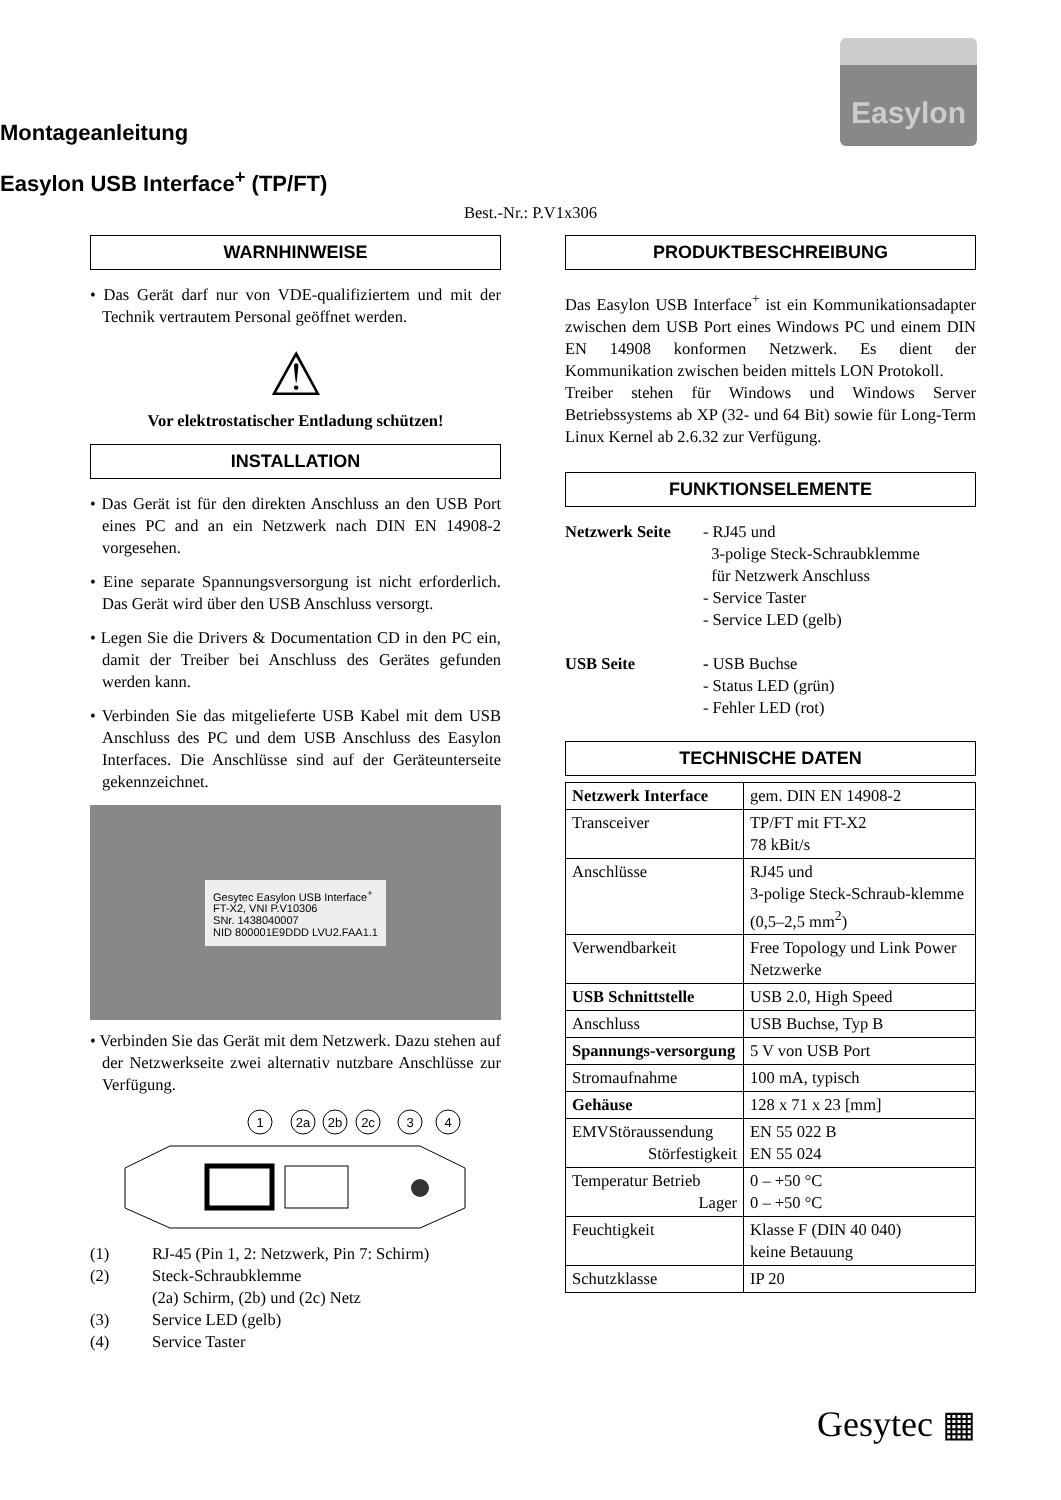Easylon
Montageanleitung
Easylon USB Interface<sup>+</sup> (TP/FT)
Best.-Nr.: P.V1x306
WARNHINWEISE
• Das Gerät darf nur von VDE-qualifiziertem und mit der Technik vertrautem Personal geöffnet werden.
⚠
Vor elektrostatischer Entladung schützen!
INSTALLATION
• Das Gerät ist für den direkten Anschluss an den USB Port eines PC and an ein Netzwerk nach DIN EN 14908-2 vorgesehen.
• Eine separate Spannungsversorgung ist nicht erforderlich. Das Gerät wird über den USB Anschluss versorgt.
• Legen Sie die Drivers & Documentation CD in den PC ein, damit der Treiber bei Anschluss des Gerätes gefunden werden kann.
• Verbinden Sie das mitgelieferte USB Kabel mit dem USB Anschluss des PC und dem USB Anschluss des Easylon Interfaces. Die Anschlüsse sind auf der Geräteunterseite gekennzeichnet.
Gesytec Easylon USB Interface<sup>+</sup>
FT-X2, VNI P.V10306
SNr. 1438040007
NID 800001E9DDD LVU2.FAA1.1
• Verbinden Sie das Gerät mit dem Netzwerk. Dazu stehen auf der Netzwerkseite zwei alternativ nutzbare Anschlüsse zur Verfügung.
1
2a
2b
2c
3
4
| (1) | RJ-45 (Pin 1, 2: Netzwerk, Pin 7: Schirm) |
| (2) | Steck-Schraubklemme (2a) Schirm, (2b) und (2c) Netz |
| (3) | Service LED (gelb) |
| (4) | Service Taster |
PRODUKTBESCHREIBUNG
Das Easylon USB Interface<sup>+</sup> ist ein Kommunikationsadapter zwischen dem USB Port eines Windows PC und einem DIN EN 14908 konformen Netzwerk. Es dient der Kommunikation zwischen beiden mittels LON Protokoll.
Treiber stehen für Windows und Windows Server Betriebssystems ab XP (32- und 64 Bit) sowie für Long-Term Linux Kernel ab 2.6.32 zur Verfügung.
FUNKTIONSELEMENTE
| Netzwerk Seite | - RJ45 und 3-polige Steck-Schraubklemme für Netzwerk Anschluss - Service Taster - Service LED (gelb) |
| USB Seite | - USB Buchse - Status LED (grün) - Fehler LED (rot) |
TECHNISCHE DATEN
| Netzwerk Interface | gem. DIN EN 14908-2 |
| Transceiver | TP/FT mit FT-X2 78 kBit/s |
| Anschlüsse | RJ45 und 3-polige Steck-Schraub-klemme (0,5–2,5 mm<sup>2</sup>) |
| Verwendbarkeit | Free Topology und Link Power Netzwerke |
| USB Schnittstelle | USB 2.0, High Speed |
| Anschluss | USB Buchse, Typ B |
| Spannungs-versorgung | 5 V von USB Port |
| Stromaufnahme | 100 mA, typisch |
| Gehäuse | 128 x 71 x 23 [mm] |
| EMVStöraussendung Störfestigkeit | EN 55 022 B EN 55 024 |
| Temperatur Betrieb Lager | 0 – +50 °C 0 – +50 °C |
| Feuchtigkeit | Klasse F (DIN 40 040) keine Betauung |
| Schutzklasse | IP 20 |
Gesytec ▦